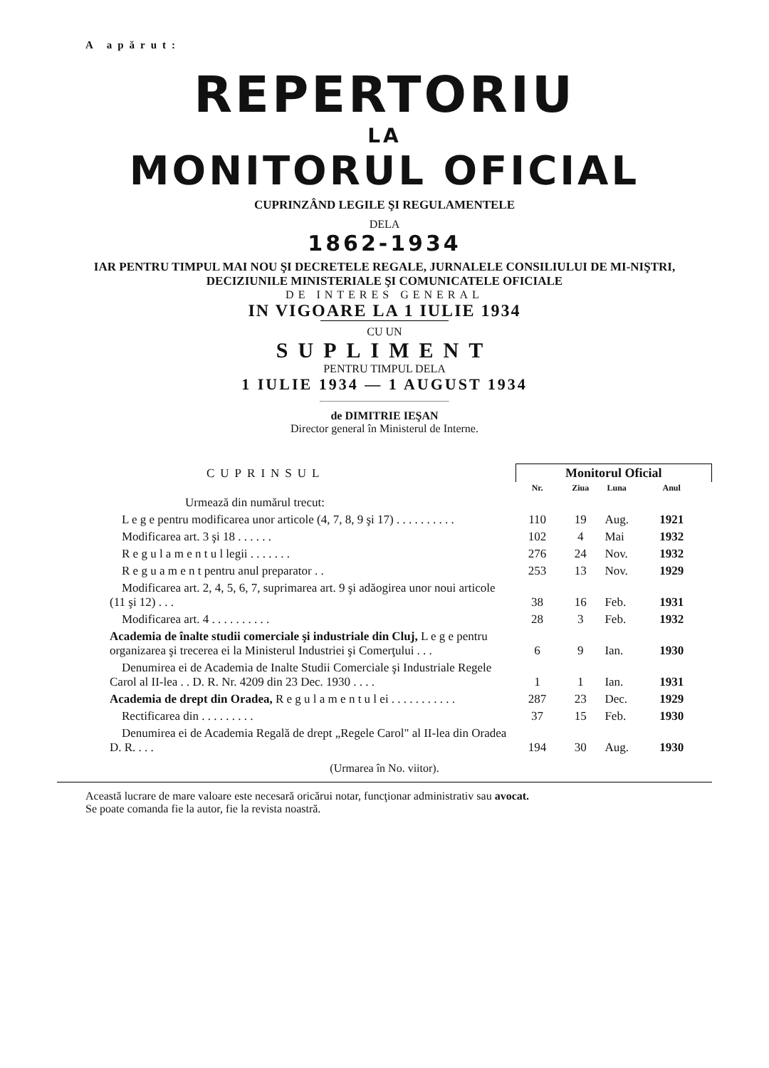A apărut:
REPERTORIU
LA
MONITORUL OFICIAL
CUPRINZÂND LEGILE ŞI REGULAMENTELE
DELA
1862-1934
IAR PENTRU TIMPUL MAI NOU ŞI DECRETELE REGALE, JURNALELE CONSILIULUI DE MI-NIŞTRI, DECIZIUNILE MINISTERIALE ŞI COMUNICATELE OFICIALE
DE INTERES GENERAL
IN VIGOARE LA 1 IULIE 1934
CU UN
SUPLIMENT
PENTRU TIMPUL DELA
1 IULIE 1934 — 1 AUGUST 1934
de DIMITRIE IEŞAN
Director general în Ministerul de Interne.
| CUPRINSUL | Monitorul Oficial | | | |
| | Nr. | Ziua | Luna | Anul |
| Urmează din numărul trecut: | | | | |
| L e g e pentru modificarea unor articole (4, 7, 8, 9 şi 17) . . . . . . . . . . | 110 | 19 | Aug. | 1921 |
| Modificarea art. 3 şi 18 . . . . . . | 102 | 4 | Mai | 1932 |
| R e g u l a m e n t u l legii . . . . . . . | 276 | 24 | Nov. | 1932 |
| R e g u a m e n t pentru anul preparator . . | 253 | 13 | Nov. | 1929 |
| Modificarea art. 2, 4, 5, 6, 7, suprimarea art. 9 şi adăogirea unor noui articole (11 şi 12) . . . | 38 | 16 | Feb. | 1931 |
| Modificarea art. 4 . . . . . . . . . . | 28 | 3 | Feb. | 1932 |
| Academia de înalte studii comerciale şi industriale din Cluj, L e g e pentru organizarea şi trecerea ei la Ministerul Industriei şi Comerţului . . . | 6 | 9 | Ian. | 1930 |
| Denumirea ei de Academia de Inalte Studii Comerciale şi Industriale Regele Carol al II-lea . . D. R. Nr. 4209 din 23 Dec. 1930 . . . . | 1 | 1 | Ian. | 1931 |
| Academia de drept din Oradea, R e g u l a m e n t u l ei . . . . . . . . . . . | 287 | 23 | Dec. | 1929 |
| Rectificarea din . . . . . . . . . | 37 | 15 | Feb. | 1930 |
| Denumirea ei de Academia Regală de drept „Regele Carol" al II-lea din Oradea D. R. . . . | 194 | 30 | Aug. | 1930 |
(Urmarea în No. viitor).
Această lucrare de mare valoare este necesară oricărui notar, funcţionar administrativ sau avocat.
Se poate comanda fie la autor, fie la revista noastră.